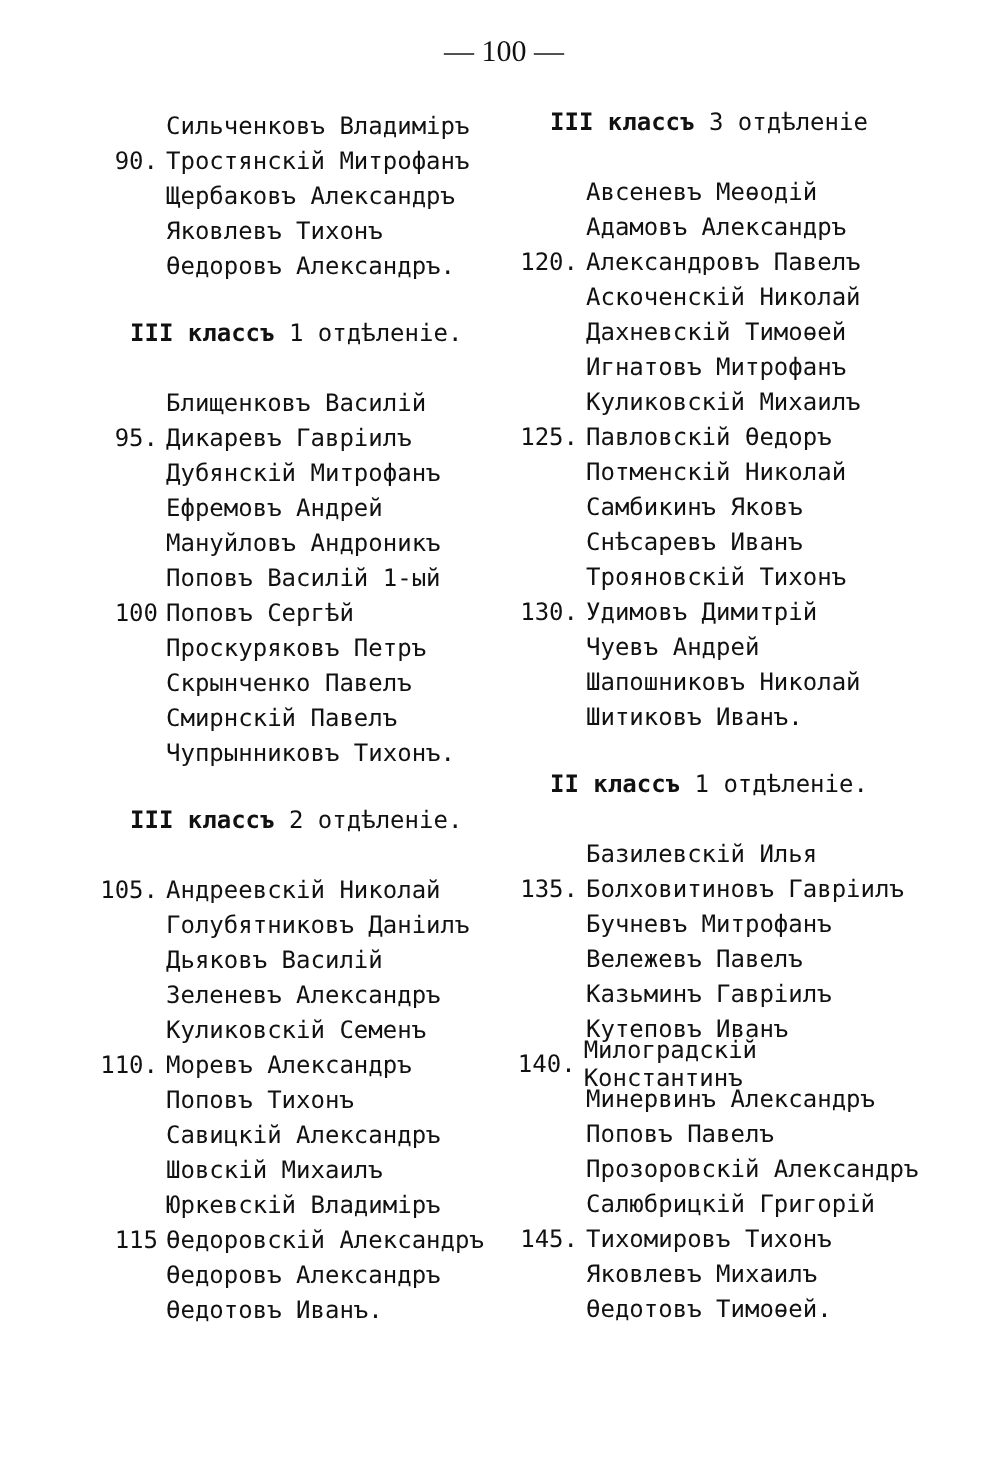— 100 —
Сильченковъ Владиміръ
90. Тростянскій Митрофанъ
Щербаковъ Александръ
Яковлевъ Тихонъ
Өедоровъ Александръ.
III классъ 1 отдѣленіе.
Блищенковъ Василій
95. Дикаревъ Гавріилъ
Дубянскій Митрофанъ
Ефремовъ Андрей
Мануйловъ Андроникъ
Поповъ Василій 1-ый
100 Поповъ Сергѣй
Проскуряковъ Петръ
Скрынченко Павелъ
Смирнскій Павелъ
Чупрынниковъ Тихонъ.
III классъ 2 отдѣленіе.
105. Андреевскій Николай
Голубятниковъ Даніилъ
Дьяковъ Василій
Зеленевъ Александръ
Куликовскій Семенъ
110. Моревъ Александръ
Поповъ Тихонъ
Савицкій Александръ
Шовскій Михаилъ
Юркевскій Владиміръ
115 Өедоровскій Александръ
Өедоровъ Александръ
Өедотовъ Иванъ.
III классъ 3 отдѣленіе
Авсеневъ Меөодій
Адамовъ Александръ
120. Александровъ Павелъ
Аскоченскій Николай
Дахневскій Тимоөей
Игнатовъ Митрофанъ
Куликовскій Михаилъ
125. Павловскій Өедоръ
Потменскій Николай
Самбикинъ Яковъ
Снѣсаревъ Иванъ
Трояновскій Тихонъ
130. Удимовъ Димитрій
Чуевъ Андрей
Шапошниковъ Николай
Шитиковъ Иванъ.
II классъ 1 отдѣленіе.
Базилевскій Илья
135. Болховитиновъ Гавріилъ
Бучневъ Митрофанъ
Вележевъ Павелъ
Казьминъ Гавріилъ
Кутеповъ Иванъ
140. Милоградскій Константинъ
Минервинъ Александръ
Поповъ Павелъ
Прозоровскій Александръ
Салюбрицкій Григорій
145. Тихомировъ Тихонъ
Яковлевъ Михаилъ
Өедотовъ Тимоөей.